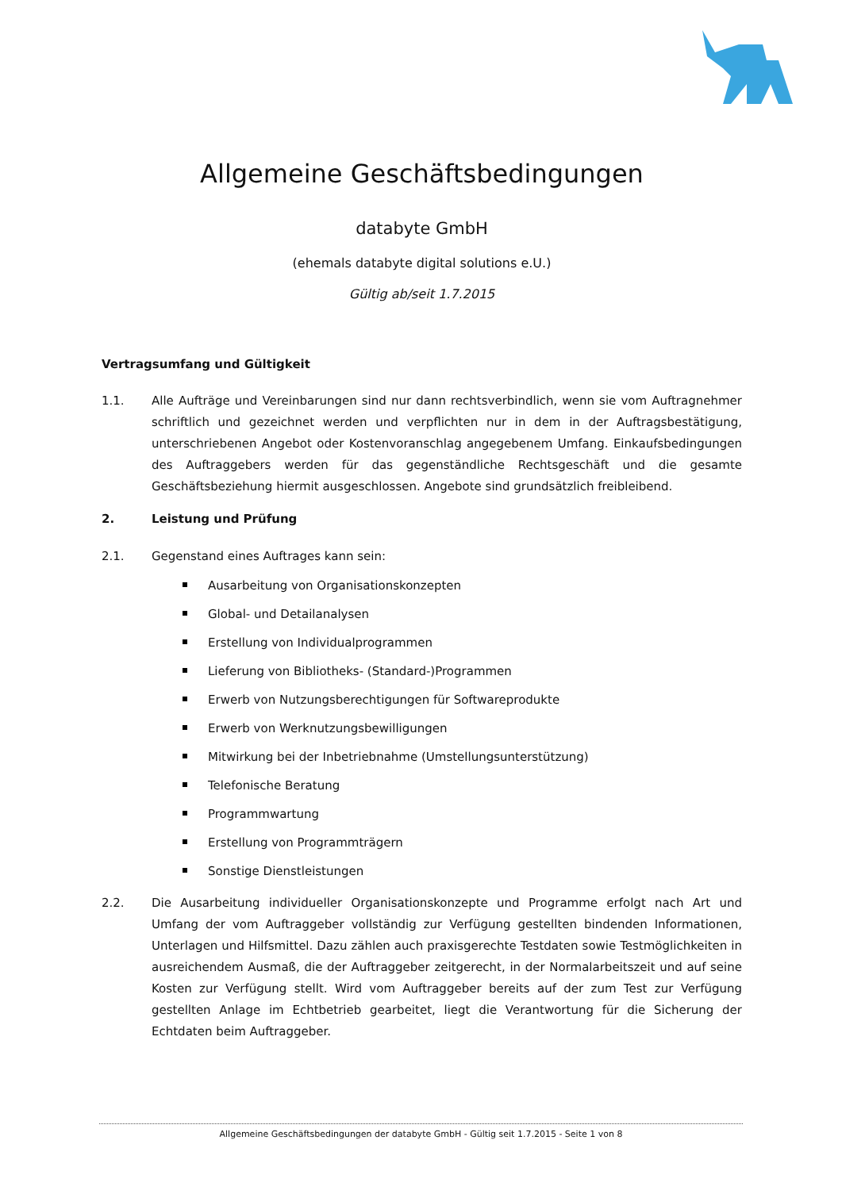Allgemeine Geschäftsbedingungen
databyte GmbH
(ehemals databyte digital solutions e.U.)
Gültig ab/seit 1.7.2015
Vertragsumfang und Gültigkeit
1.1. Alle Aufträge und Vereinbarungen sind nur dann rechtsverbindlich, wenn sie vom Auftragnehmer schriftlich und gezeichnet werden und verpflichten nur in dem in der Auftragsbestätigung, unterschriebenen Angebot oder Kostenvoranschlag angegebenem Umfang. Einkaufsbedingungen des Auftraggebers werden für das gegenständliche Rechtsgeschäft und die gesamte Geschäftsbeziehung hiermit ausgeschlossen. Angebote sind grundsätzlich freibleibend.
2. Leistung und Prüfung
2.1. Gegenstand eines Auftrages kann sein:
Ausarbeitung von Organisationskonzepten
Global- und Detailanalysen
Erstellung von Individualprogrammen
Lieferung von Bibliotheks- (Standard-)Programmen
Erwerb von Nutzungsberechtigungen für Softwareprodukte
Erwerb von Werknutzungsbewilligungen
Mitwirkung bei der Inbetriebnahme (Umstellungsunterstützung)
Telefonische Beratung
Programmwartung
Erstellung von Programmträgern
Sonstige Dienstleistungen
2.2. Die Ausarbeitung individueller Organisationskonzepte und Programme erfolgt nach Art und Umfang der vom Auftraggeber vollständig zur Verfügung gestellten bindenden Informationen, Unterlagen und Hilfsmittel. Dazu zählen auch praxisgerechte Testdaten sowie Testmöglichkeiten in ausreichendem Ausmaß, die der Auftraggeber zeitgerecht, in der Normalarbeitszeit und auf seine Kosten zur Verfügung stellt. Wird vom Auftraggeber bereits auf der zum Test zur Verfügung gestellten Anlage im Echtbetrieb gearbeitet, liegt die Verantwortung für die Sicherung der Echtdaten beim Auftraggeber.
Allgemeine Geschäftsbedingungen der databyte GmbH - Gültig seit 1.7.2015 - Seite 1 von 8